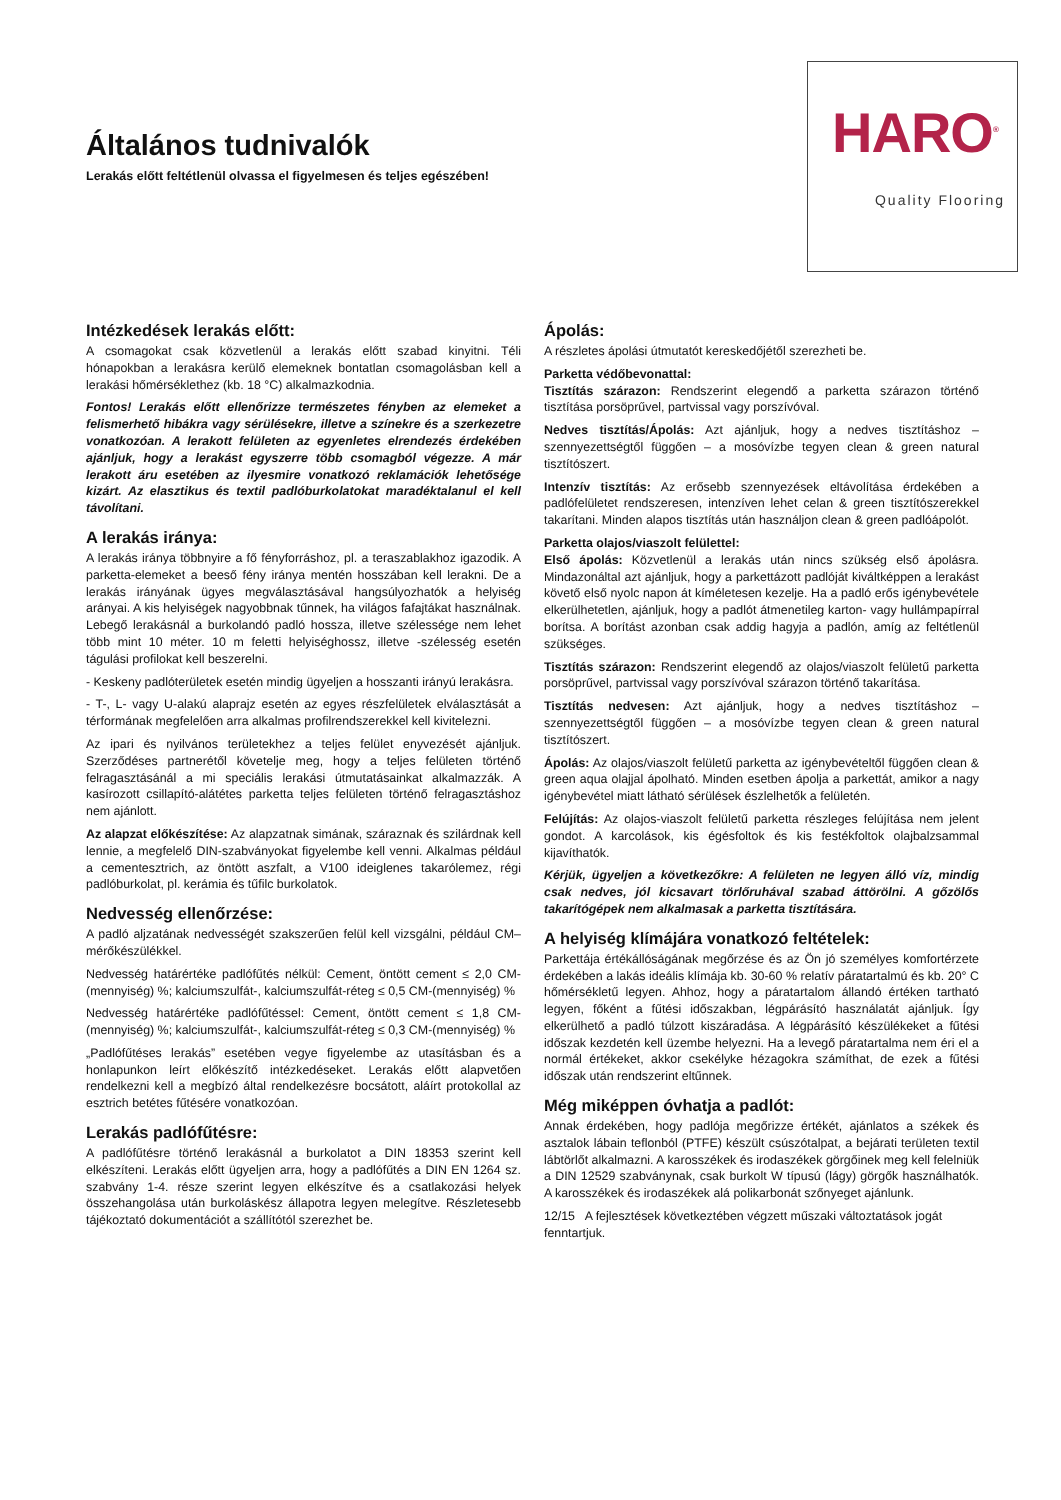Általános tudnivalók
Lerakás előtt feltétlenül olvassa el figyelmesen és teljes egészében!
HARO<sup>®</sup>
Quality Flooring
Intézkedések lerakás előtt:
A csomagokat csak közvetlenül a lerakás előtt szabad kinyitni. Téli hónapokban a lerakásra kerülő elemeknek bontatlan csomagolásban kell a lerakási hőmérséklethez (kb. 18 °C) alkalmazkodnia.
Fontos! Lerakás előtt ellenőrizze természetes fényben az elemeket a felismerhető hibákra vagy sérülésekre, illetve a színekre és a szerkezetre vonatkozóan. A lerakott felületen az egyenletes elrendezés érdekében ajánljuk, hogy a lerakást egyszerre több csomagból végezze. A már lerakott áru esetében az ilyesmire vonatkozó reklamációk lehetősége kizárt. Az elasztikus és textil padlóburkolatokat maradéktalanul el kell távolítani.
A lerakás iránya:
A lerakás iránya többnyire a fő fényforráshoz, pl. a teraszablakhoz igazodik. A parketta-elemeket a beeső fény iránya mentén hosszában kell lerakni. De a lerakás irányának ügyes megválasztásával hangsúlyozhatók a helyiség arányai. A kis helyiségek nagyobbnak tűnnek, ha világos fafajtákat használnak. Lebegő lerakásnál a burkolandó padló hossza, illetve szélessége nem lehet több mint 10 méter. 10 m feletti helyiséghossz, illetve -szélesség esetén tágulási profilokat kell beszerelni.
- Keskeny padlóterületek esetén mindig ügyeljen a hosszanti irányú lerakásra.
- T-, L- vagy U-alakú alaprajz esetén az egyes részfelületek elválasztását a térformának megfelelően arra alkalmas profilrendszerekkel kell kivitelezni.
Az ipari és nyilvános területekhez a teljes felület enyvezését ajánljuk. Szerződéses partnerétől követelje meg, hogy a teljes felületen történő felragasztásánál a mi speciális lerakási útmutatásainkat alkalmazzák. A kasírozott csillapító-alátétes parketta teljes felületen történő felragasztáshoz nem ajánlott.
Az alapzat előkészítése: Az alapzatnak simának, száraznak és szilárdnak kell lennie, a megfelelő DIN-szabványokat figyelembe kell venni. Alkalmas például a cementesztrich, az öntött aszfalt, a V100 ideiglenes takarólemez, régi padlóburkolat, pl. kerámia és tűfilc burkolatok.
Nedvesség ellenőrzése:
A padló aljzatának nedvességét szakszerűen felül kell vizsgálni, például CM–mérőkészülékkel.
Nedvesség határértéke padlófűtés nélkül: Cement, öntött cement ≤ 2,0 CM-(mennyiség) %; kalciumszulfát-, kalciumszulfát-réteg ≤ 0,5 CM-(mennyiség) %
Nedvesség határértéke padlófűtéssel: Cement, öntött cement ≤ 1,8 CM-(mennyiség) %; kalciumszulfát-, kalciumszulfát-réteg ≤ 0,3 CM-(mennyiség) %
„Padlófűtéses lerakás” esetében vegye figyelembe az utasításban és a honlapunkon leírt előkészítő intézkedéseket. Lerakás előtt alapvetően rendelkezni kell a megbízó által rendelkezésre bocsátott, aláírt protokollal az esztrich betétes fűtésére vonatkozóan.
Lerakás padlófűtésre:
A padlófűtésre történő lerakásnál a burkolatot a DIN 18353 szerint kell elkészíteni. Lerakás előtt ügyeljen arra, hogy a padlófűtés a DIN EN 1264 sz. szabvány 1-4. része szerint legyen elkészítve és a csatlakozási helyek összehangolása után burkoláskész állapotra legyen melegítve. Részletesebb tájékoztató dokumentációt a szállítótól szerezhet be.
Ápolás:
A részletes ápolási útmutatót kereskedőjétől szerezheti be.
Parketta védőbevonattal:
Tisztítás szárazon: Rendszerint elegendő a parketta szárazon történő tisztítása porsöprűvel, partvissal vagy porszívóval.
Nedves tisztítás/Ápolás: Azt ajánljuk, hogy a nedves tisztításhoz – szennyezettségtől függően – a mosóvízbe tegyen clean & green natural tisztítószert.
Intenzív tisztítás: Az erősebb szennyezések eltávolítása érdekében a padlófelületet rendszeresen, intenzíven lehet celan & green tisztítószerekkel takarítani. Minden alapos tisztítás után használjon clean & green padlóápolót.
Parketta olajos/viaszolt felülettel:
Első ápolás: Közvetlenül a lerakás után nincs szükség első ápolásra. Mindazonáltal azt ajánljuk, hogy a parkettázott padlóját kiváltképpen a lerakást követő első nyolc napon át kíméletesen kezelje. Ha a padló erős igénybevétele elkerülhetetlen, ajánljuk, hogy a padlót átmenetileg karton- vagy hullámpapírral borítsa. A borítást azonban csak addig hagyja a padlón, amíg az feltétlenül szükséges.
Tisztítás szárazon: Rendszerint elegendő az olajos/viaszolt felületű parketta porsöprűvel, partvissal vagy porszívóval szárazon történő takarítása.
Tisztítás nedvesen: Azt ajánljuk, hogy a nedves tisztításhoz – szennyezettségtől függően – a mosóvízbe tegyen clean & green natural tisztítószert.
Ápolás: Az olajos/viaszolt felületű parketta az igénybevételtől függően clean & green aqua olajjal ápolható. Minden esetben ápolja a parkettát, amikor a nagy igénybevétel miatt látható sérülések észlelhetők a felületén.
Felújítás: Az olajos-viaszolt felületű parketta részleges felújítása nem jelent gondot. A karcolások, kis égésfoltok és kis festékfoltok olajbalzsammal kijavíthatók.
Kérjük, ügyeljen a következőkre: A felületen ne legyen álló víz, mindig csak nedves, jól kicsavart törlőruhával szabad áttörölni. A gőzölős takarítógépek nem alkalmasak a parketta tisztítására.
A helyiség klímájára vonatkozó feltételek:
Parkettája értékállóságának megőrzése és az Ön jó személyes komfortérzete érdekében a lakás ideális klímája kb. 30-60 % relatív páratartalmú és kb. 20° C hőmérsékletű legyen. Ahhoz, hogy a páratartalom állandó értéken tartható legyen, főként a fűtési időszakban, légpárásító használatát ajánljuk. Így elkerülhető a padló túlzott kiszáradása. A légpárásító készülékeket a fűtési időszak kezdetén kell üzembe helyezni. Ha a levegő páratartalma nem éri el a normál értékeket, akkor csekélyke hézagokra számíthat, de ezek a fűtési időszak után rendszerint eltűnnek.
Még miképpen óvhatja a padlót:
Annak érdekében, hogy padlója megőrizze értékét, ajánlatos a székek és asztalok lábain teflonból (PTFE) készült csúszótalpat, a bejárati területen textil lábtörlőt alkalmazni. A karosszékek és irodaszékek görgőinek meg kell felelniük a DIN 12529 szabványnak, csak burkolt W típusú (lágy) görgők használhatók. A karosszékek és irodaszékek alá polikarbonát szőnyeget ajánlunk.
12/15 A fejlesztések következtében végzett műszaki változtatások jogát fenntartjuk.